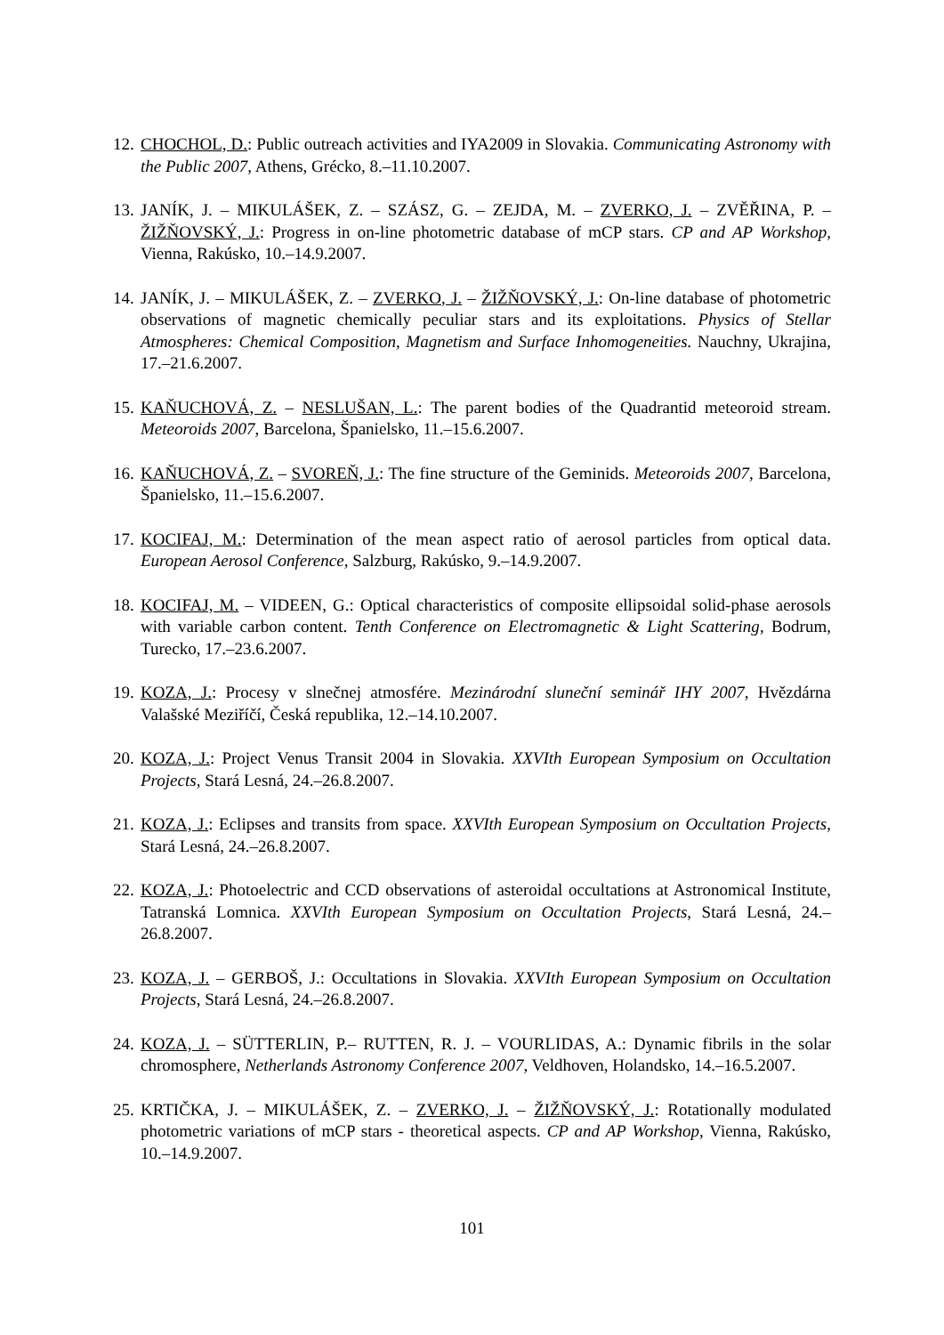12.
CHOCHOL, D.: Public outreach activities and IYA2009 in Slovakia. Communicating Astronomy with the Public 2007, Athens, Grécko, 8.–11.10.2007.
13.
JANÍK, J. – MIKULÁŠEK, Z. – SZÁSZ, G. – ZEJDA, M. – ZVERKO, J. – ZVĚŘINA, P. – ŽIŽŇOVSKÝ, J.: Progress in on-line photometric database of mCP stars. CP and AP Workshop, Vienna, Rakúsko, 10.–14.9.2007.
14.
JANÍK, J. – MIKULÁŠEK, Z. – ZVERKO, J. – ŽIŽŇOVSKÝ, J.: On-line database of photometric observations of magnetic chemically peculiar stars and its exploitations. Physics of Stellar Atmospheres: Chemical Composition, Magnetism and Surface Inhomogeneities. Nauchny, Ukrajina, 17.–21.6.2007.
15.
KAŇUCHOVÁ, Z. – NESLUŠAN, L.: The parent bodies of the Quadrantid meteoroid stream. Meteoroids 2007, Barcelona, Španielsko, 11.–15.6.2007.
16.
KAŇUCHOVÁ, Z. – SVOREŇ, J.: The fine structure of the Geminids. Meteoroids 2007, Barcelona, Španielsko, 11.–15.6.2007.
17.
KOCIFAJ, M.: Determination of the mean aspect ratio of aerosol particles from optical data. European Aerosol Conference, Salzburg, Rakúsko, 9.–14.9.2007.
18.
KOCIFAJ, M. – VIDEEN, G.: Optical characteristics of composite ellipsoidal solid-phase aerosols with variable carbon content. Tenth Conference on Electromagnetic & Light Scattering, Bodrum, Turecko, 17.–23.6.2007.
19.
KOZA, J.: Procesy v slnečnej atmosfére. Mezinárodní sluneční seminář IHY 2007, Hvězdárna Valašské Meziříčí, Česká republika, 12.–14.10.2007.
20.
KOZA, J.: Project Venus Transit 2004 in Slovakia. XXVIth European Symposium on Occultation Projects, Stará Lesná, 24.–26.8.2007.
21.
KOZA, J.: Eclipses and transits from space. XXVIth European Symposium on Occultation Projects, Stará Lesná, 24.–26.8.2007.
22.
KOZA, J.: Photoelectric and CCD observations of asteroidal occultations at Astronomical Institute, Tatranská Lomnica. XXVIth European Symposium on Occultation Projects, Stará Lesná, 24.–26.8.2007.
23.
KOZA, J. – GERBOŠ, J.: Occultations in Slovakia. XXVIth European Symposium on Occultation Projects, Stará Lesná, 24.–26.8.2007.
24.
KOZA, J. – SÜTTERLIN, P.– RUTTEN, R. J. – VOURLIDAS, A.: Dynamic fibrils in the solar chromosphere, Netherlands Astronomy Conference 2007, Veldhoven, Holandsko, 14.–16.5.2007.
25.
KRTIČKA, J. – MIKULÁŠEK, Z. – ZVERKO, J. – ŽIŽŇOVSKÝ, J.: Rotationally modulated photometric variations of mCP stars - theoretical aspects. CP and AP Workshop, Vienna, Rakúsko, 10.–14.9.2007.
101